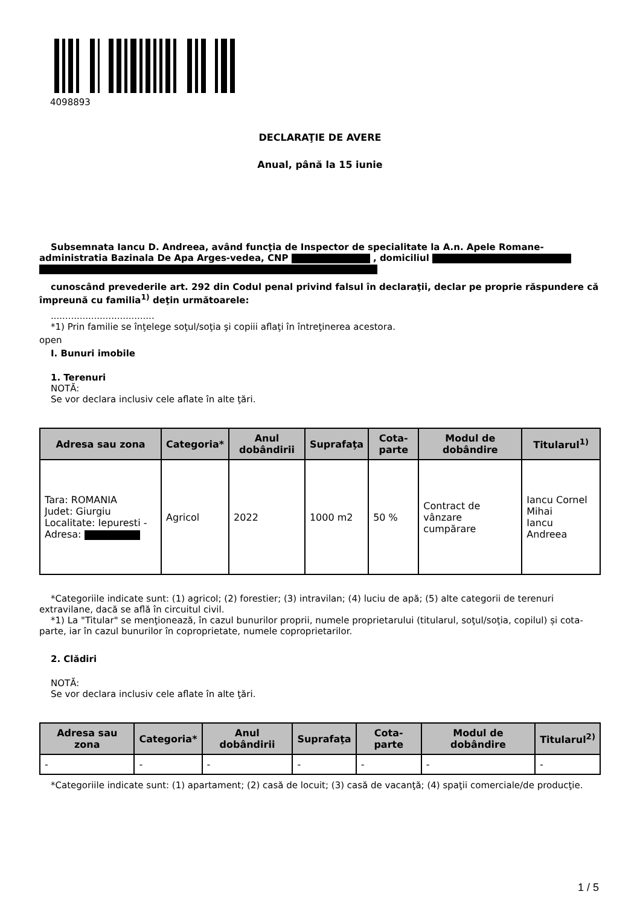4098893
DECLARAŢIE DE AVERE
Anual, până la 15 iunie
Subsemnata Iancu D. Andreea, având funcţia de Inspector de specialitate la A.n. Apele Romane-administratia Bazinala De Apa Arges-vedea, CNP , domiciliul
cunoscând prevederile art. 292 din Codul penal privind falsul în declaraţii, declar pe proprie răspundere că împreună cu familia<sup>1)</sup> deţin următoarele:
....................................
*1) Prin familie se înţelege soţul/soţia şi copiii aflaţi în întreţinerea acestora.
open
I. Bunuri imobile
1. Terenuri
NOTĂ:
Se vor declara inclusiv cele aflate în alte ţări.
| Adresa sau zona | Categoria* | Anul dobândirii | Suprafaţa | Cota-parte | Modul de dobândire | Titularul<sup>1)</sup> |
| --- | --- | --- | --- | --- | --- | --- |
| Tara: ROMANIA Judet: Giurgiu Localitate: Iepuresti - Adresa: | Agricol | 2022 | 1000 m2 | 50 % | Contract de vânzare cumpărare | Iancu Cornel Mihai Iancu Andreea |
*Categoriile indicate sunt: (1) agricol; (2) forestier; (3) intravilan; (4) luciu de apă; (5) alte categorii de terenuri extravilane, dacă se află în circuitul civil.
*1) La "Titular" se menţionează, în cazul bunurilor proprii, numele proprietarului (titularul, soţul/soţia, copilul) și cota-parte, iar în cazul bunurilor în coproprietate, numele coproprietarilor.
2. Clădiri
NOTĂ:
Se vor declara inclusiv cele aflate în alte ţări.
| Adresa sau zona | Categoria* | Anul dobândirii | Suprafaţa | Cota-parte | Modul de dobândire | Titularul<sup>2)</sup> |
| --- | --- | --- | --- | --- | --- | --- |
| - | - | - | - | - | - | - |
*Categoriile indicate sunt: (1) apartament; (2) casă de locuit; (3) casă de vacanţă; (4) spaţii comerciale/de producţie.
1 / 5